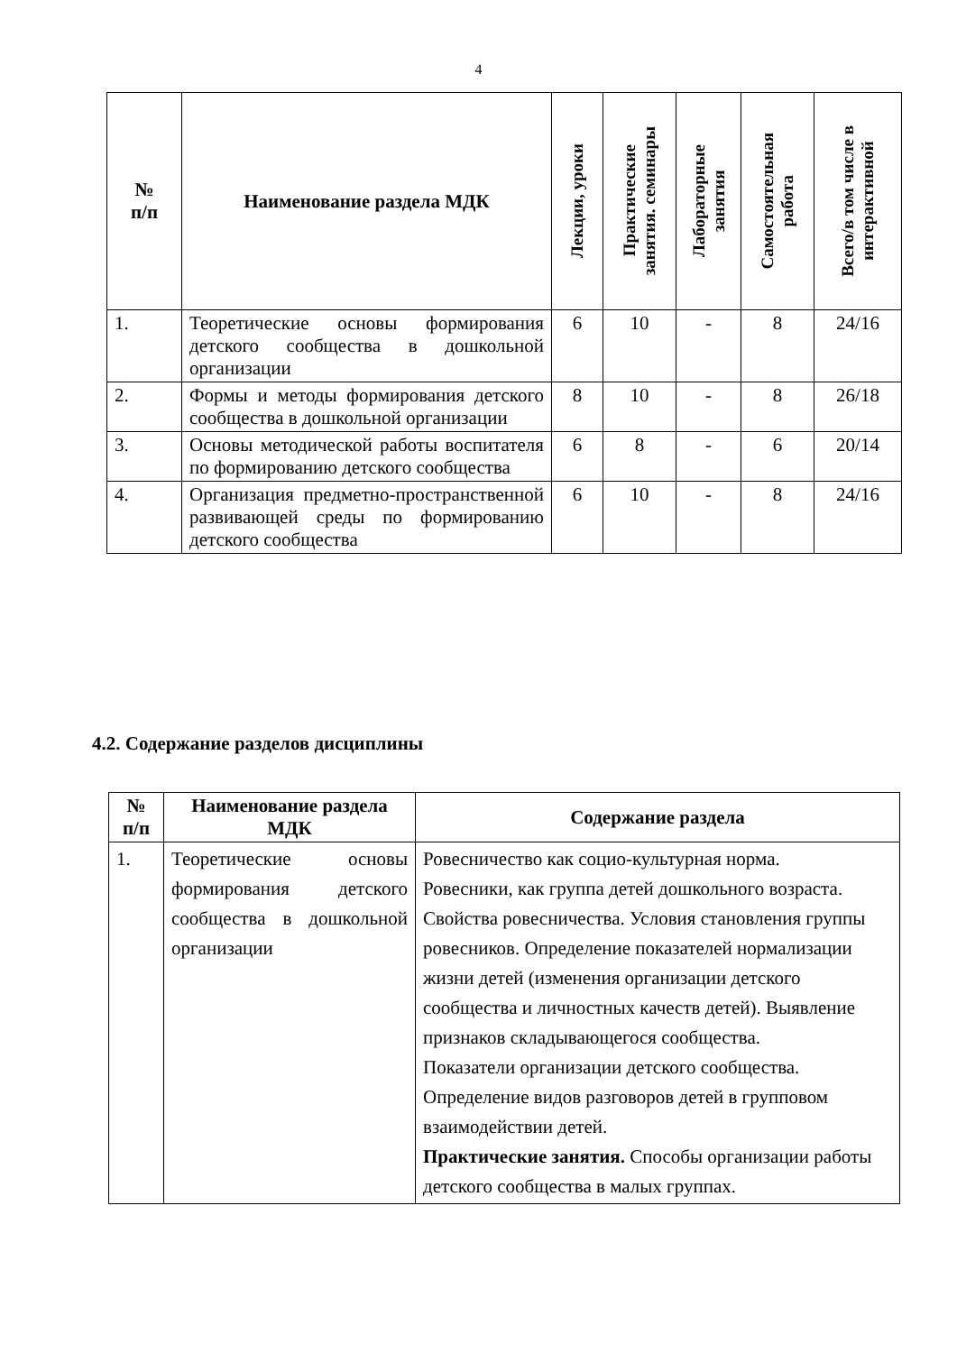4
| № п/п | Наименование раздела МДК | Лекции, уроки | Практические занятия. семинары | Лабораторные занятия | Самостоятельная работа | Всего/в том числе в интерактивной |
| --- | --- | --- | --- | --- | --- | --- |
| 1. | Теоретические основы формирования детского сообщества в дошкольной организации | 6 | 10 | - | 8 | 24/16 |
| 2. | Формы и методы формирования детского сообщества в дошкольной организации | 8 | 10 | - | 8 | 26/18 |
| 3. | Основы методической работы воспитателя по формированию детского сообщества | 6 | 8 | - | 6 | 20/14 |
| 4. | Организация предметно-пространственной развивающей среды по формированию детского сообщества | 6 | 10 | - | 8 | 24/16 |
4.2. Содержание разделов дисциплины
| № п/п | Наименование раздела МДК | Содержание раздела |
| --- | --- | --- |
| 1. | Теоретические основы формирования детского сообщества в дошкольной организации | Ровесничество как социо-культурная норма. Ровесники, как группа детей дошкольного возраста. Свойства ровесничества. Условия становления группы ровесников. Определение показателей нормализации жизни детей (изменения организации детского сообщества и личностных качеств детей). Выявление признаков складывающегося сообщества. Показатели организации детского сообщества. Определение видов разговоров детей в групповом взаимодействии детей. Практические занятия. Способы организации работы детского сообщества в малых группах. |